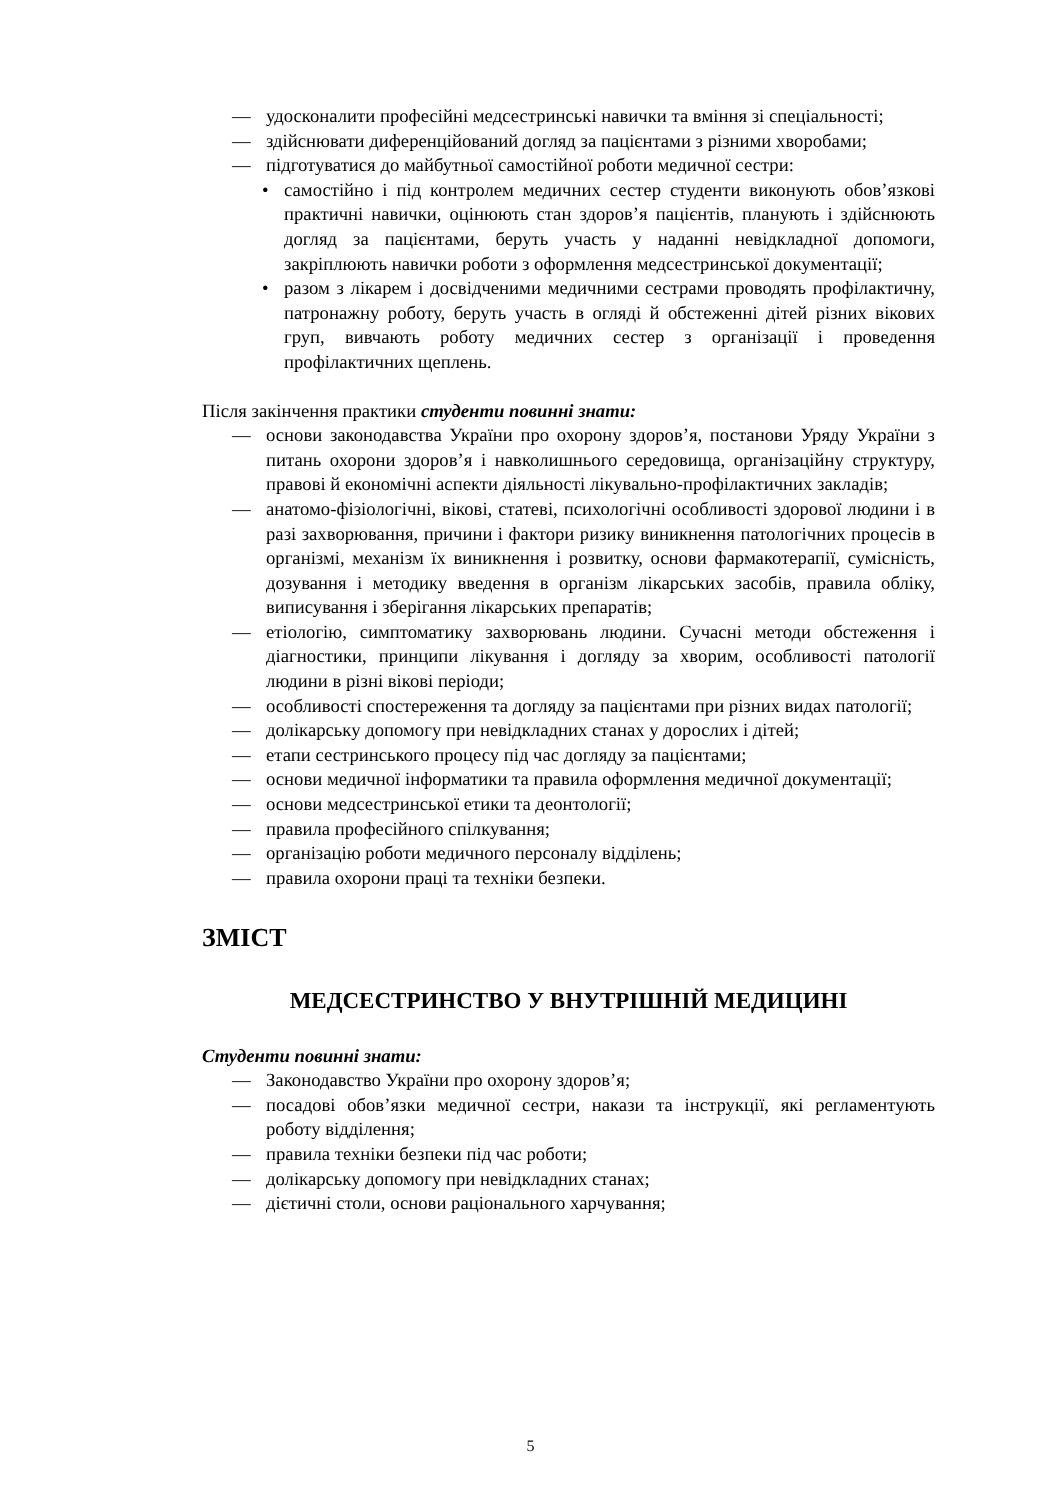— удосконалити професійні медсестринські навички та вміння зі спеціальності;
— здійснювати диференційований догляд за пацієнтами з різними хворобами;
— підготуватися до майбутньої самостійної роботи медичної сестри:
• самостійно і під контролем медичних сестер студенти виконують обов’язкові практичні навички, оцінюють стан здоров’я пацієнтів, планують і здійснюють догляд за пацієнтами, беруть участь у наданні невідкладної допомоги, закріплюють навички роботи з оформлення медсестринської документації;
• разом з лікарем і досвідченими медичними сестрами проводять профілактичну, патронажну роботу, беруть участь в огляді й обстеженні дітей різних вікових груп, вивчають роботу медичних сестер з організації і проведення профілактичних щеплень.
Після закінчення практики студенти повинні знати:
— основи законодавства України про охорону здоров’я, постанови Уряду України з питань охорони здоров’я і навколишнього середовища, організаційну структуру, правові й економічні аспекти діяльності лікувально-профілактичних закладів;
— анатомо-фізіологічні, вікові, статеві, психологічні особливості здорової людини і в разі захворювання, причини і фактори ризику виникнення патологічних процесів в організмі, механізм їх виникнення і розвитку, основи фармакотерапії, сумісність, дозування і методику введення в організм лікарських засобів, правила обліку, виписування і зберігання лікарських препаратів;
— етіологію, симптоматику захворювань людини. Сучасні методи обстеження і діагностики, принципи лікування і догляду за хворим, особливості патології людини в різні вікові періоди;
— особливості спостереження та догляду за пацієнтами при різних видах патології;
— долікарську допомогу при невідкладних станах у дорослих і дітей;
— етапи сестринського процесу під час догляду за пацієнтами;
— основи медичної інформатики та правила оформлення медичної документації;
— основи медсестринської етики та деонтології;
— правила професійного спілкування;
— організацію роботи медичного персоналу відділень;
— правила охорони праці та техніки безпеки.
ЗМІСТ
МЕДСЕСТРИНСТВО У ВНУТРІШНІЙ МЕДИЦИНІ
Студенти повинні знати:
— Законодавство України про охорону здоров’я;
— посадові обов’язки медичної сестри, накази та інструкції, які регламентують роботу відділення;
— правила техніки безпеки під час роботи;
— долікарську допомогу при невідкладних станах;
— дієтичні столи, основи раціонального харчування;
5